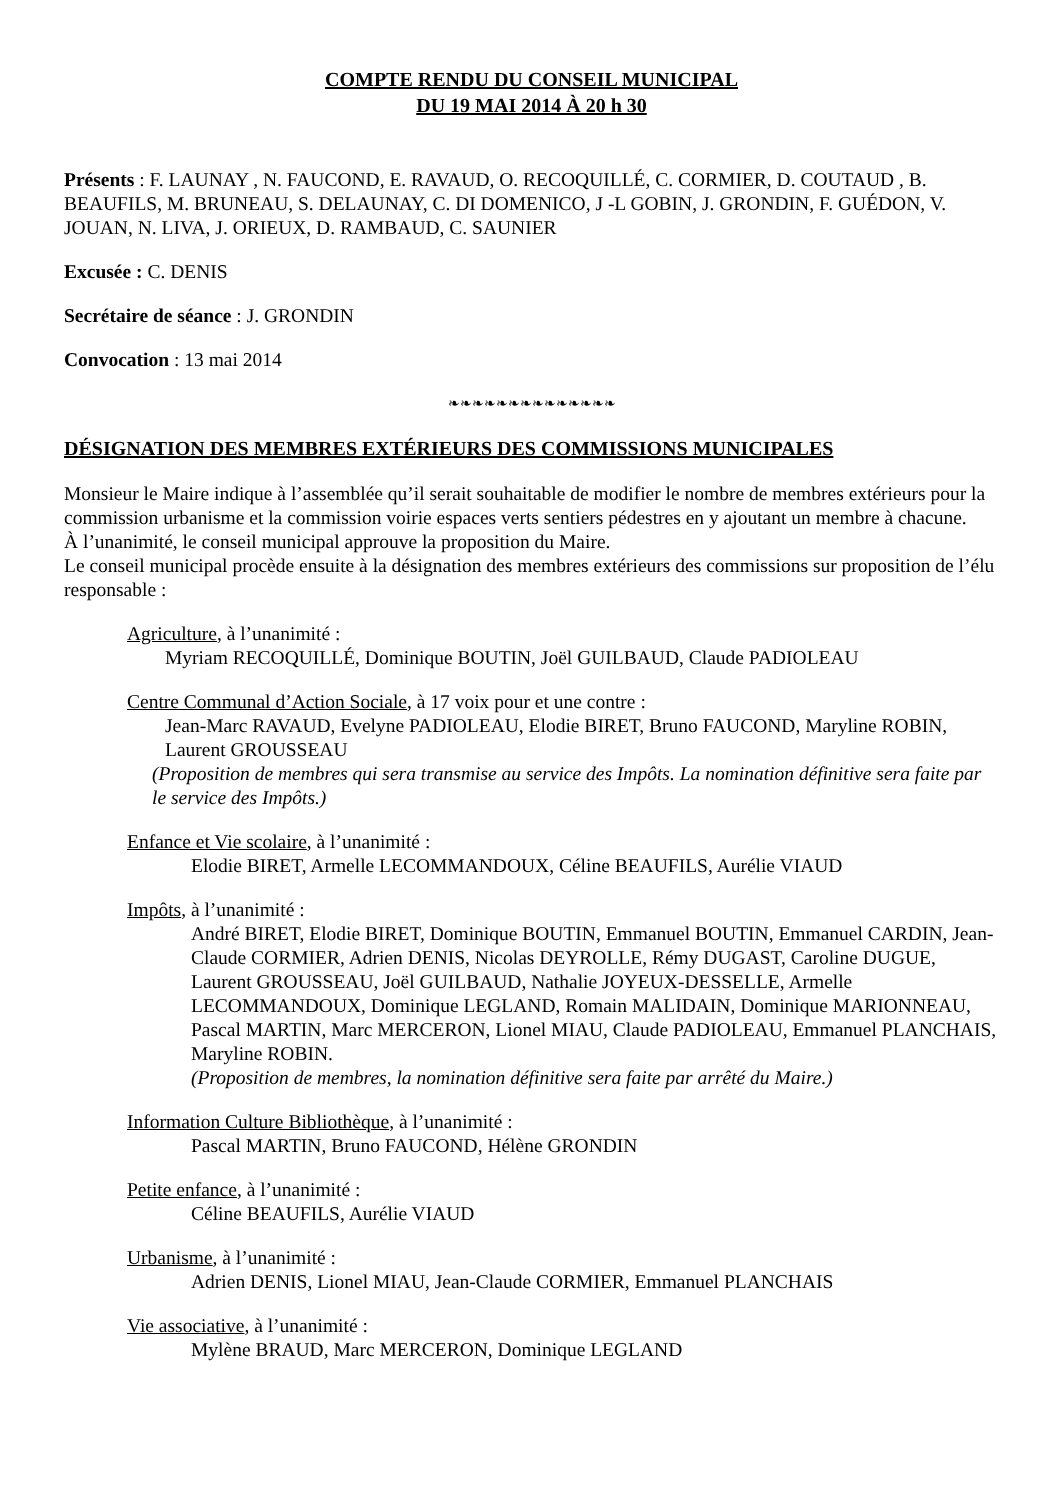COMPTE RENDU DU CONSEIL MUNICIPAL
DU 19 MAI 2014 À 20 h 30
Présents : F. LAUNAY , N. FAUCOND, E. RAVAUD, O. RECOQUILLÉ, C. CORMIER, D. COUTAUD , B. BEAUFILS, M. BRUNEAU, S. DELAUNAY, C. DI DOMENICO, J -L GOBIN, J. GRONDIN, F. GUÉDON, V. JOUAN, N. LIVA, J. ORIEUX, D. RAMBAUD, C. SAUNIER
Excusée : C. DENIS
Secrétaire de séance : J. GRONDIN
Convocation : 13 mai 2014
❧❧❧❧❧❧❧❧❧❧❧❧❧❧
DÉSIGNATION DES MEMBRES EXTÉRIEURS DES COMMISSIONS MUNICIPALES
Monsieur le Maire indique à l’assemblée qu’il serait souhaitable de modifier le nombre de membres extérieurs pour la commission urbanisme et la commission voirie espaces verts sentiers pédestres en y ajoutant un membre à chacune.
À l’unanimité, le conseil municipal approuve la proposition du Maire.
Le conseil municipal procède ensuite à la désignation des membres extérieurs des commissions sur proposition de l’élu responsable :
Agriculture, à l’unanimité :
Myriam RECOQUILLÉ, Dominique BOUTIN, Joël GUILBAUD, Claude PADIOLEAU
Centre Communal d’Action Sociale, à 17 voix pour et une contre :
Jean-Marc RAVAUD, Evelyne PADIOLEAU, Elodie BIRET, Bruno FAUCOND, Maryline ROBIN, Laurent GROUSSEAU
(Proposition de membres qui sera transmise au service des Impôts. La nomination définitive sera faite par le service des Impôts.)
Enfance et Vie scolaire, à l’unanimité :
Elodie BIRET, Armelle LECOMMANDOUX, Céline BEAUFILS, Aurélie VIAUD
Impôts, à l’unanimité :
André BIRET, Elodie BIRET, Dominique BOUTIN, Emmanuel BOUTIN, Emmanuel CARDIN, Jean-Claude CORMIER, Adrien DENIS, Nicolas DEYROLLE, Rémy DUGAST, Caroline DUGUE, Laurent GROUSSEAU, Joël GUILBAUD, Nathalie JOYEUX-DESSELLE, Armelle LECOMMANDOUX, Dominique LEGLAND, Romain MALIDAIN, Dominique MARIONNEAU, Pascal MARTIN, Marc MERCERON, Lionel MIAU, Claude PADIOLEAU, Emmanuel PLANCHAIS, Maryline ROBIN.
(Proposition de membres, la nomination définitive sera faite par arrêté du Maire.)
Information Culture Bibliothèque, à l’unanimité :
Pascal MARTIN, Bruno FAUCOND, Hélène GRONDIN
Petite enfance, à l’unanimité :
Céline BEAUFILS, Aurélie VIAUD
Urbanisme, à l’unanimité :
Adrien DENIS, Lionel MIAU, Jean-Claude CORMIER, Emmanuel PLANCHAIS
Vie associative, à l’unanimité :
Mylène BRAUD, Marc MERCERON, Dominique LEGLAND